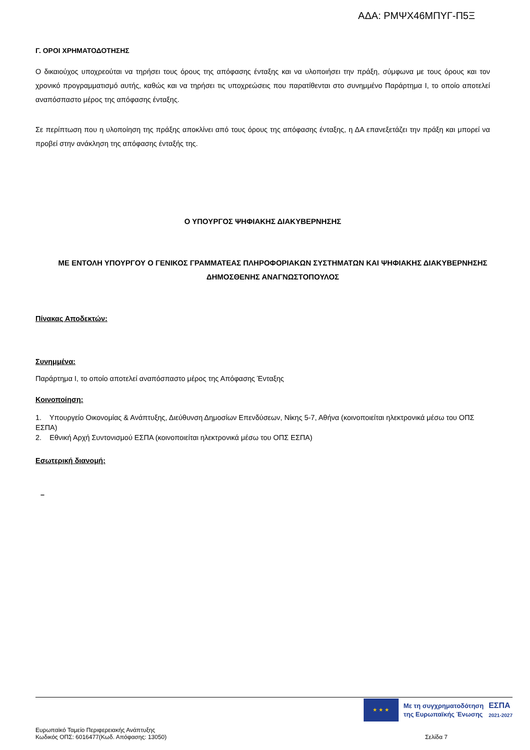ΑΔΑ: ΡΜΨΧ46ΜΠΥΓ-Π5Ξ
Γ. ΟΡΟΙ ΧΡΗΜΑΤΟΔΟΤΗΣΗΣ
Ο δικαιούχος υποχρεούται να τηρήσει τους όρους της απόφασης ένταξης και να υλοποιήσει την πράξη, σύμφωνα με τους όρους και τον χρονικό προγραμματισμό αυτής, καθώς και να τηρήσει τις υποχρεώσεις που παρατίθενται στο συνημμένο Παράρτημα Ι, το οποίο αποτελεί αναπόσπαστο μέρος της απόφασης ένταξης.
Σε περίπτωση που η υλοποίηση της πράξης αποκλίνει από τους όρους της απόφασης ένταξης, η ΔΑ επανεξετάζει την πράξη και μπορεί να προβεί στην ανάκληση της απόφασης ένταξής της.
Ο ΥΠΟΥΡΓΟΣ ΨΗΦΙΑΚΗΣ ΔΙΑΚΥΒΕΡΝΗΣΗΣ
ΜΕ ΕΝΤΟΛΗ ΥΠΟΥΡΓΟΥ Ο ΓΕΝΙΚΟΣ ΓΡΑΜΜΑΤΕΑΣ ΠΛΗΡΟΦΟΡΙΑΚΩΝ ΣΥΣΤΗΜΑΤΩΝ ΚΑΙ ΨΗΦΙΑΚΗΣ ΔΙΑΚΥΒΕΡΝΗΣΗΣ ΔΗΜΟΣΘΕΝΗΣ ΑΝΑΓΝΩΣΤΟΠΟΥΛΟΣ
Πίνακας Αποδεκτών:
Συνημμένα:
Παράρτημα Ι, το οποίο αποτελεί αναπόσπαστο μέρος της Απόφασης Ένταξης
Κοινοποίηση:
1. Υπουργείο Οικονομίας & Ανάπτυξης, Διεύθυνση Δημοσίων Επενδύσεων, Νίκης 5-7, Αθήνα (κοινοποιείται ηλεκτρονικά μέσω του ΟΠΣ ΕΣΠΑ)
2. Εθνική Αρχή Συντονισμού ΕΣΠΑ (κοινοποιείται ηλεκτρονικά μέσω του ΟΠΣ ΕΣΠΑ)
Εσωτερική διανομή:
–
★ ★ ★
Με τη συγχρηματοδότηση
της Ευρωπαϊκής Ένωσης
ΕΣΠΑ
2021-2027
Ευρωπαϊκό Ταμείο Περιφερειακής Ανάπτυξης
Κωδικός ΟΠΣ: 6016477(Κωδ. Απόφασης: 13050)
Σελίδα 7